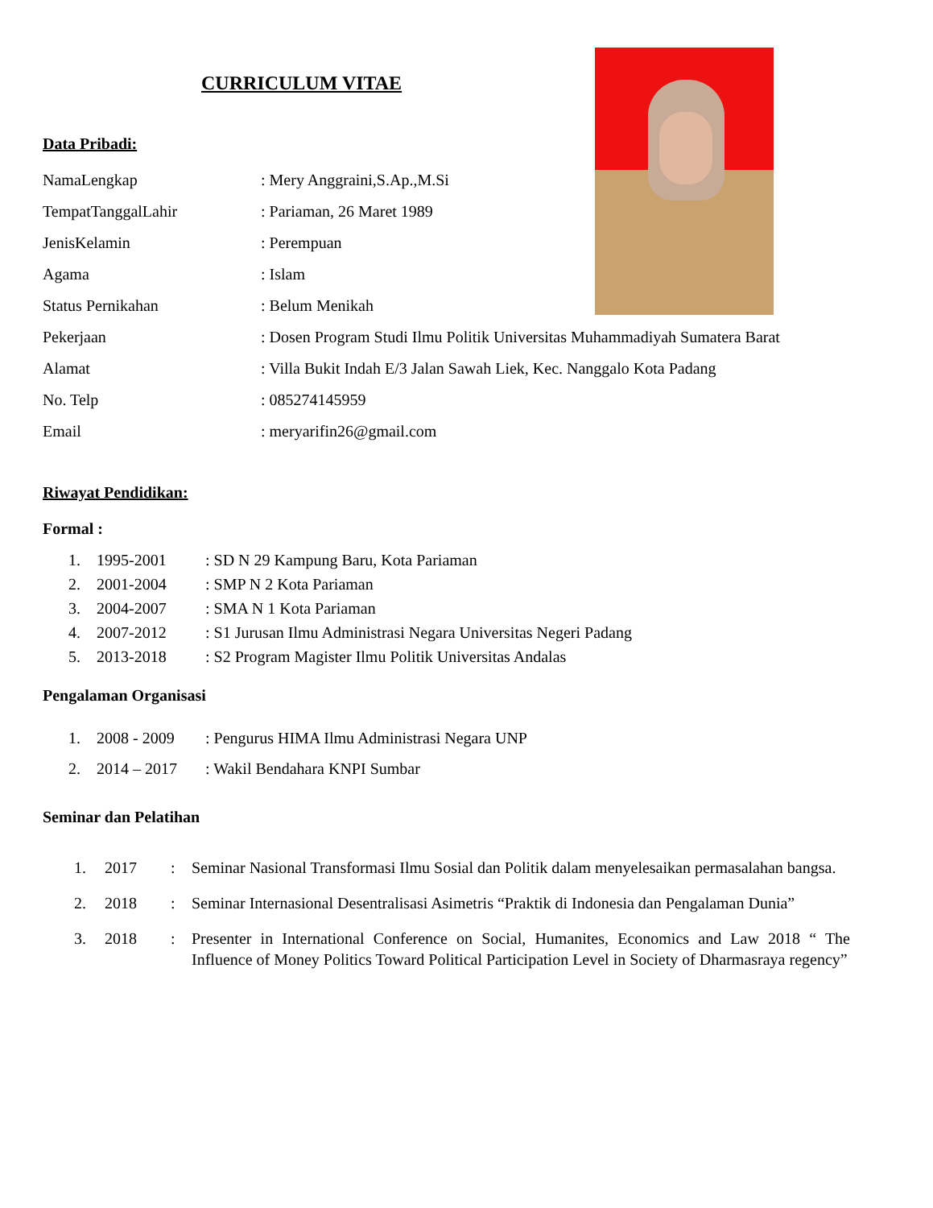CURRICULUM VITAE
Data Pribadi:
NamaLengkap: Mery Anggraini,S.Ap.,M.Si
TempatTanggalLahir: Pariaman, 26 Maret 1989
JenisKelamin: Perempuan
Agama: Islam
Status Pernikahan: Belum Menikah
Pekerjaan: Dosen Program Studi Ilmu Politik Universitas Muhammadiyah Sumatera Barat
Alamat: Villa Bukit Indah E/3 Jalan Sawah Liek, Kec. Nanggalo Kota Padang
No. Telp: 085274145959
Email: meryarifin26@gmail.com
Riwayat Pendidikan:
Formal :
1. 1995-2001: SD N 29 Kampung Baru, Kota Pariaman
2. 2001-2004: SMP N 2 Kota Pariaman
3. 2004-2007: SMA N 1 Kota Pariaman
4. 2007-2012: S1 Jurusan Ilmu Administrasi Negara Universitas Negeri Padang
5. 2013-2018: S2 Program Magister Ilmu Politik Universitas Andalas
Pengalaman Organisasi
1. 2008 - 2009: Pengurus HIMA Ilmu Administrasi Negara UNP
2. 2014 – 2017: Wakil Bendahara KNPI Sumbar
Seminar dan Pelatihan
1. 2017: Seminar Nasional Transformasi Ilmu Sosial dan Politik dalam menyelesaikan permasalahan bangsa.
2. 2018: Seminar Internasional Desentralisasi Asimetris “Praktik di Indonesia dan Pengalaman Dunia”
3. 2018: Presenter in International Conference on Social, Humanites, Economics and Law 2018 “ The Influence of Money Politics Toward Political Participation Level in Society of Dharmasraya regency”